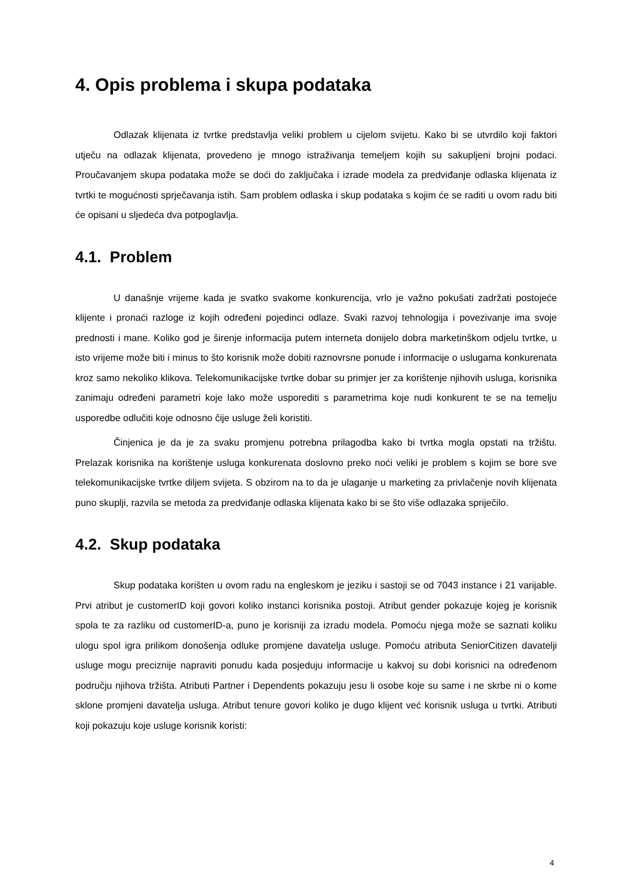4. Opis problema i skupa podataka
Odlazak klijenata iz tvrtke predstavlja veliki problem u cijelom svijetu. Kako bi se utvrdilo koji faktori utječu na odlazak klijenata, provedeno je mnogo istraživanja temeljem kojih su sakupljeni brojni podaci. Proučavanjem skupa podataka može se doći do zaključaka i izrade modela za predviđanje odlaska klijenata iz tvrtki te mogućnosti sprječavanja istih. Sam problem odlaska i skup podataka s kojim će se raditi u ovom radu biti će opisani u sljedeća dva potpoglavlja.
4.1. Problem
U današnje vrijeme kada je svatko svakome konkurencija, vrlo je važno pokušati zadržati postojeće klijente i pronaći razloge iz kojih određeni pojedinci odlaze. Svaki razvoj tehnologija i povezivanje ima svoje prednosti i mane. Koliko god je širenje informacija putem interneta donijelo dobra marketinškom odjelu tvrtke, u isto vrijeme može biti i minus to što korisnik može dobiti raznovrsne ponude i informacije o uslugama konkurenata kroz samo nekoliko klikova. Telekomunikacijske tvrtke dobar su primjer jer za korištenje njihovih usluga, korisnika zanimaju određeni parametri koje lako može usporediti s parametrima koje nudi konkurent te se na temelju usporedbe odlučiti koje odnosno čije usluge želi koristiti.
Činjenica je da je za svaku promjenu potrebna prilagodba kako bi tvrtka mogla opstati na tržištu. Prelazak korisnika na korištenje usluga konkurenata doslovno preko noći veliki je problem s kojim se bore sve telekomunikacijske tvrtke diljem svijeta. S obzirom na to da je ulaganje u marketing za privlačenje novih klijenata puno skuplji, razvila se metoda za predviđanje odlaska klijenata kako bi se što više odlazaka spriječilo.
4.2. Skup podataka
Skup podataka korišten u ovom radu na engleskom je jeziku i sastoji se od 7043 instance i 21 varijable. Prvi atribut je customerID koji govori koliko instanci korisnika postoji. Atribut gender pokazuje kojeg je korisnik spola te za razliku od customerID-a, puno je korisniji za izradu modela. Pomoću njega može se saznati koliku ulogu spol igra prilikom donošenja odluke promjene davatelja usluge. Pomoću atributa SeniorCitizen davatelji usluge mogu preciznije napraviti ponudu kada posjeduju informacije u kakvoj su dobi korisnici na određenom području njihova tržišta. Atributi Partner i Dependents pokazuju jesu li osobe koje su same i ne skrbe ni o kome sklone promjeni davatelja usluga. Atribut tenure govori koliko je dugo klijent već korisnik usluga u tvrtki. Atributi koji pokazuju koje usluge korisnik koristi:
4